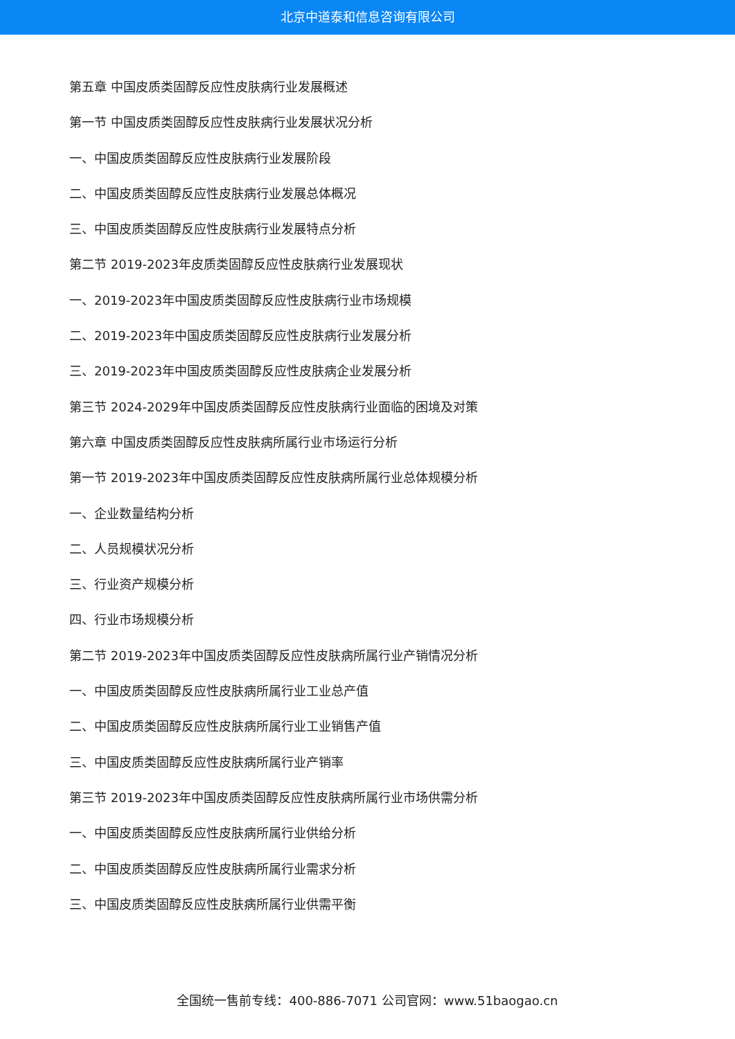北京中道泰和信息咨询有限公司
第五章 中国皮质类固醇反应性皮肤病行业发展概述
第一节 中国皮质类固醇反应性皮肤病行业发展状况分析
一、中国皮质类固醇反应性皮肤病行业发展阶段
二、中国皮质类固醇反应性皮肤病行业发展总体概况
三、中国皮质类固醇反应性皮肤病行业发展特点分析
第二节 2019-2023年皮质类固醇反应性皮肤病行业发展现状
一、2019-2023年中国皮质类固醇反应性皮肤病行业市场规模
二、2019-2023年中国皮质类固醇反应性皮肤病行业发展分析
三、2019-2023年中国皮质类固醇反应性皮肤病企业发展分析
第三节 2024-2029年中国皮质类固醇反应性皮肤病行业面临的困境及对策
第六章 中国皮质类固醇反应性皮肤病所属行业市场运行分析
第一节 2019-2023年中国皮质类固醇反应性皮肤病所属行业总体规模分析
一、企业数量结构分析
二、人员规模状况分析
三、行业资产规模分析
四、行业市场规模分析
第二节 2019-2023年中国皮质类固醇反应性皮肤病所属行业产销情况分析
一、中国皮质类固醇反应性皮肤病所属行业工业总产值
二、中国皮质类固醇反应性皮肤病所属行业工业销售产值
三、中国皮质类固醇反应性皮肤病所属行业产销率
第三节 2019-2023年中国皮质类固醇反应性皮肤病所属行业市场供需分析
一、中国皮质类固醇反应性皮肤病所属行业供给分析
二、中国皮质类固醇反应性皮肤病所属行业需求分析
三、中国皮质类固醇反应性皮肤病所属行业供需平衡
全国统一售前专线：400-886-7071 公司官网：www.51baogao.cn